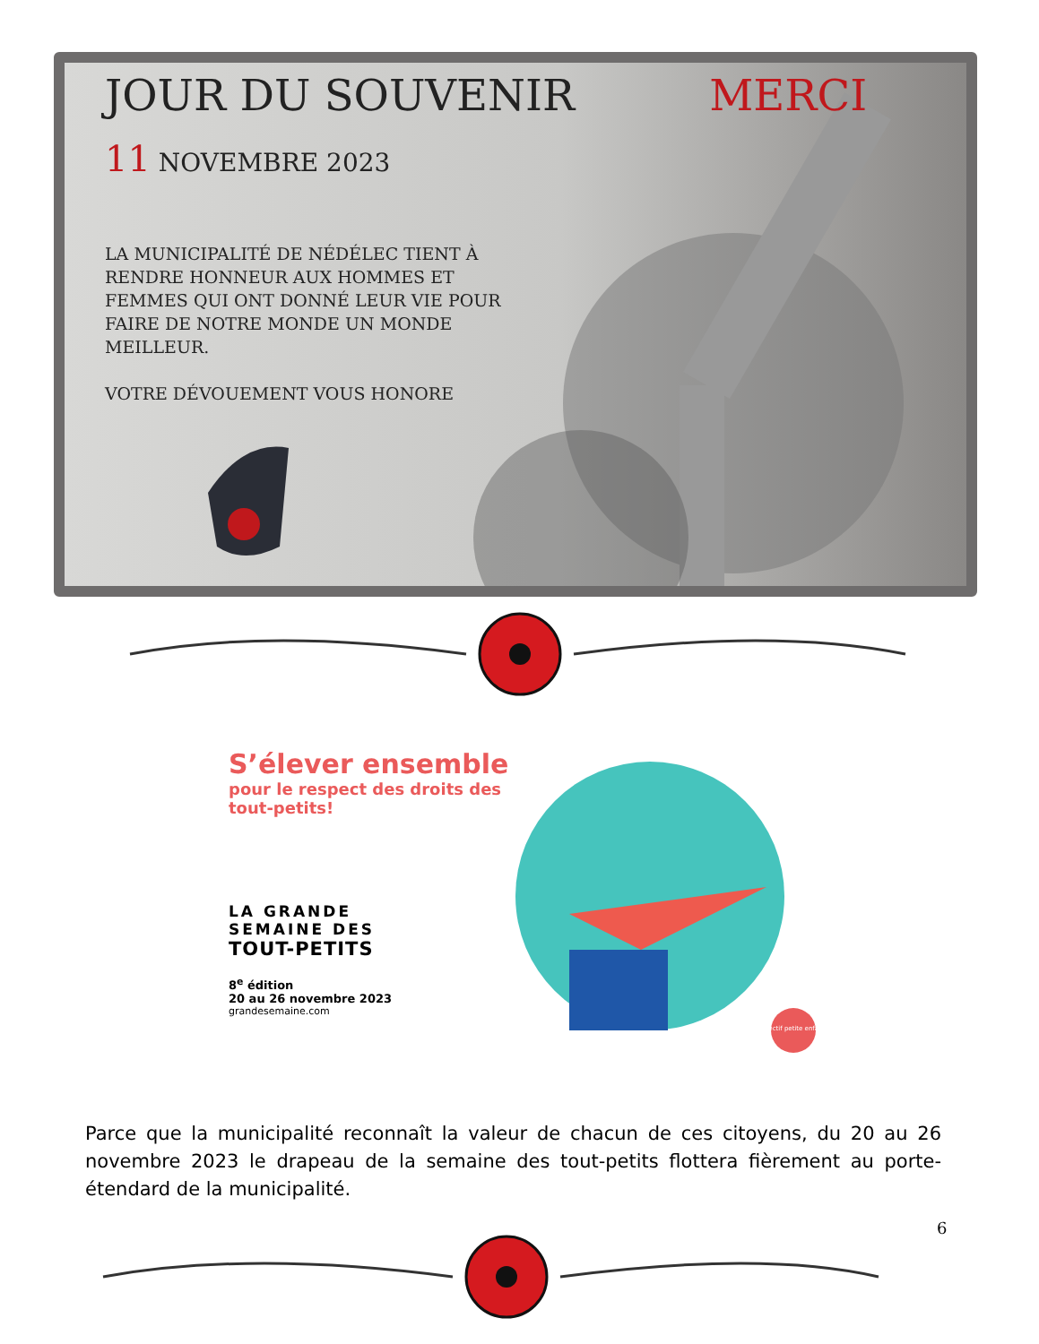JOUR DU SOUVENIR MERCI
11 NOVEMBRE 2023
LA MUNICIPALITÉ DE NÉDÉLEC TIENT À RENDRE HONNEUR AUX HOMMES ET FEMMES QUI ONT DONNÉ LEUR VIE POUR FAIRE DE NOTRE MONDE UN MONDE MEILLEUR.
VOTRE DÉVOUEMENT VOUS HONORE
S’élever ensemble
pour le respect des droits des tout-petits!
LA GRANDE
SEMAINE DES
TOUT-PETITS
8<sup>e</sup> édition
20 au 26 novembre 2023
grandesemaine.com
Collectif petite enfance
Parce que la municipalité reconnaît la valeur de chacun de ces citoyens, du 20 au 26 novembre 2023 le drapeau de la semaine des tout-petits flottera fièrement au porte-étendard de la municipalité.
6